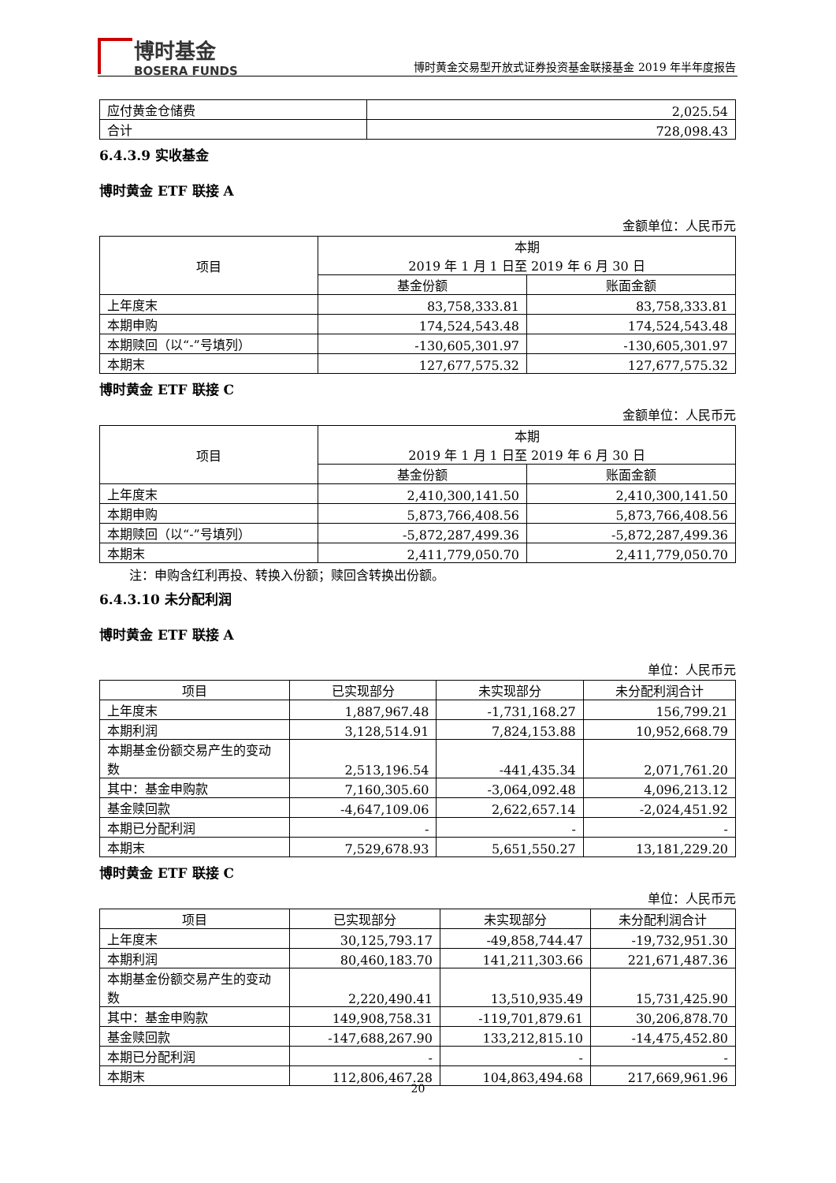博时基金
BOSERA FUNDS
博时黄金交易型开放式证券投资基金联接基金 2019 年半年度报告
| 应付黄金仓储费 | 2,025.54 |
| 合计 | 728,098.43 |
6.4.3.9 实收基金
博时黄金 ETF 联接 A
金额单位：人民币元
| 项目 | 本期 2019 年 1 月 1 日至 2019 年 6 月 30 日 | |
| --- | --- | --- |
| | 基金份额 | 账面金额 |
| 上年度末 | 83,758,333.81 | 83,758,333.81 |
| 本期申购 | 174,524,543.48 | 174,524,543.48 |
| 本期赎回（以“-”号填列） | -130,605,301.97 | -130,605,301.97 |
| 本期末 | 127,677,575.32 | 127,677,575.32 |
博时黄金 ETF 联接 C
金额单位：人民币元
| 项目 | 本期 2019 年 1 月 1 日至 2019 年 6 月 30 日 | |
| --- | --- | --- |
| | 基金份额 | 账面金额 |
| 上年度末 | 2,410,300,141.50 | 2,410,300,141.50 |
| 本期申购 | 5,873,766,408.56 | 5,873,766,408.56 |
| 本期赎回（以“-”号填列） | -5,872,287,499.36 | -5,872,287,499.36 |
| 本期末 | 2,411,779,050.70 | 2,411,779,050.70 |
注：申购含红利再投、转换入份额；赎回含转换出份额。
6.4.3.10 未分配利润
博时黄金 ETF 联接 A
单位：人民币元
| 项目 | 已实现部分 | 未实现部分 | 未分配利润合计 |
| --- | --- | --- | --- |
| 上年度末 | 1,887,967.48 | -1,731,168.27 | 156,799.21 |
| 本期利润 | 3,128,514.91 | 7,824,153.88 | 10,952,668.79 |
| 本期基金份额交易产生的变动数 | 2,513,196.54 | -441,435.34 | 2,071,761.20 |
| 其中：基金申购款 | 7,160,305.60 | -3,064,092.48 | 4,096,213.12 |
| 基金赎回款 | -4,647,109.06 | 2,622,657.14 | -2,024,451.92 |
| 本期已分配利润 | - | - | - |
| 本期末 | 7,529,678.93 | 5,651,550.27 | 13,181,229.20 |
博时黄金 ETF 联接 C
单位：人民币元
| 项目 | 已实现部分 | 未实现部分 | 未分配利润合计 |
| --- | --- | --- | --- |
| 上年度末 | 30,125,793.17 | -49,858,744.47 | -19,732,951.30 |
| 本期利润 | 80,460,183.70 | 141,211,303.66 | 221,671,487.36 |
| 本期基金份额交易产生的变动数 | 2,220,490.41 | 13,510,935.49 | 15,731,425.90 |
| 其中：基金申购款 | 149,908,758.31 | -119,701,879.61 | 30,206,878.70 |
| 基金赎回款 | -147,688,267.90 | 133,212,815.10 | -14,475,452.80 |
| 本期已分配利润 | - | - | - |
| 本期末 | 112,806,467.28 | 104,863,494.68 | 217,669,961.96 |
20